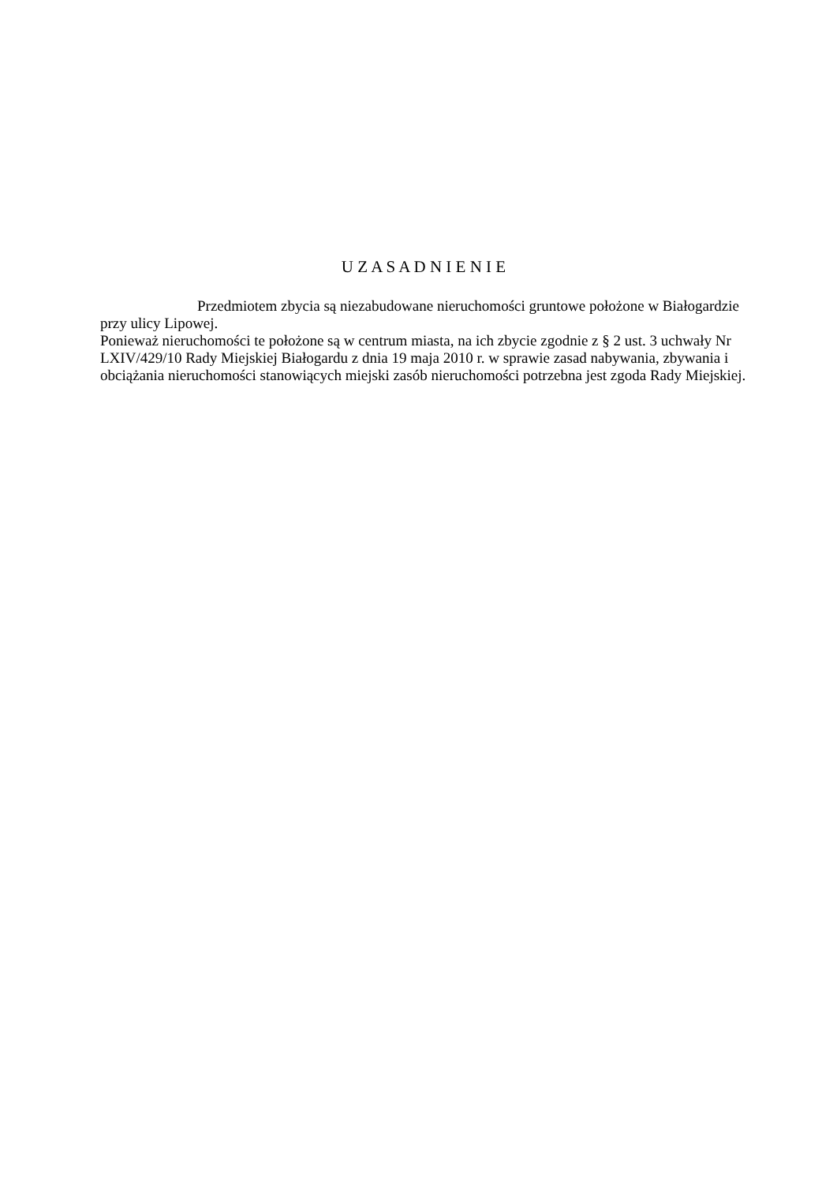U Z A S A D N I E N I E
Przedmiotem zbycia są niezabudowane nieruchomości gruntowe położone w Białogardzie przy ulicy Lipowej.
Ponieważ nieruchomości te położone są w centrum miasta, na ich zbycie zgodnie z § 2 ust. 3 uchwały Nr LXIV/429/10 Rady Miejskiej Białogardu z dnia 19 maja 2010 r. w sprawie zasad nabywania, zbywania i obciążania nieruchomości stanowiących miejski zasób nieruchomości potrzebna jest zgoda Rady Miejskiej.